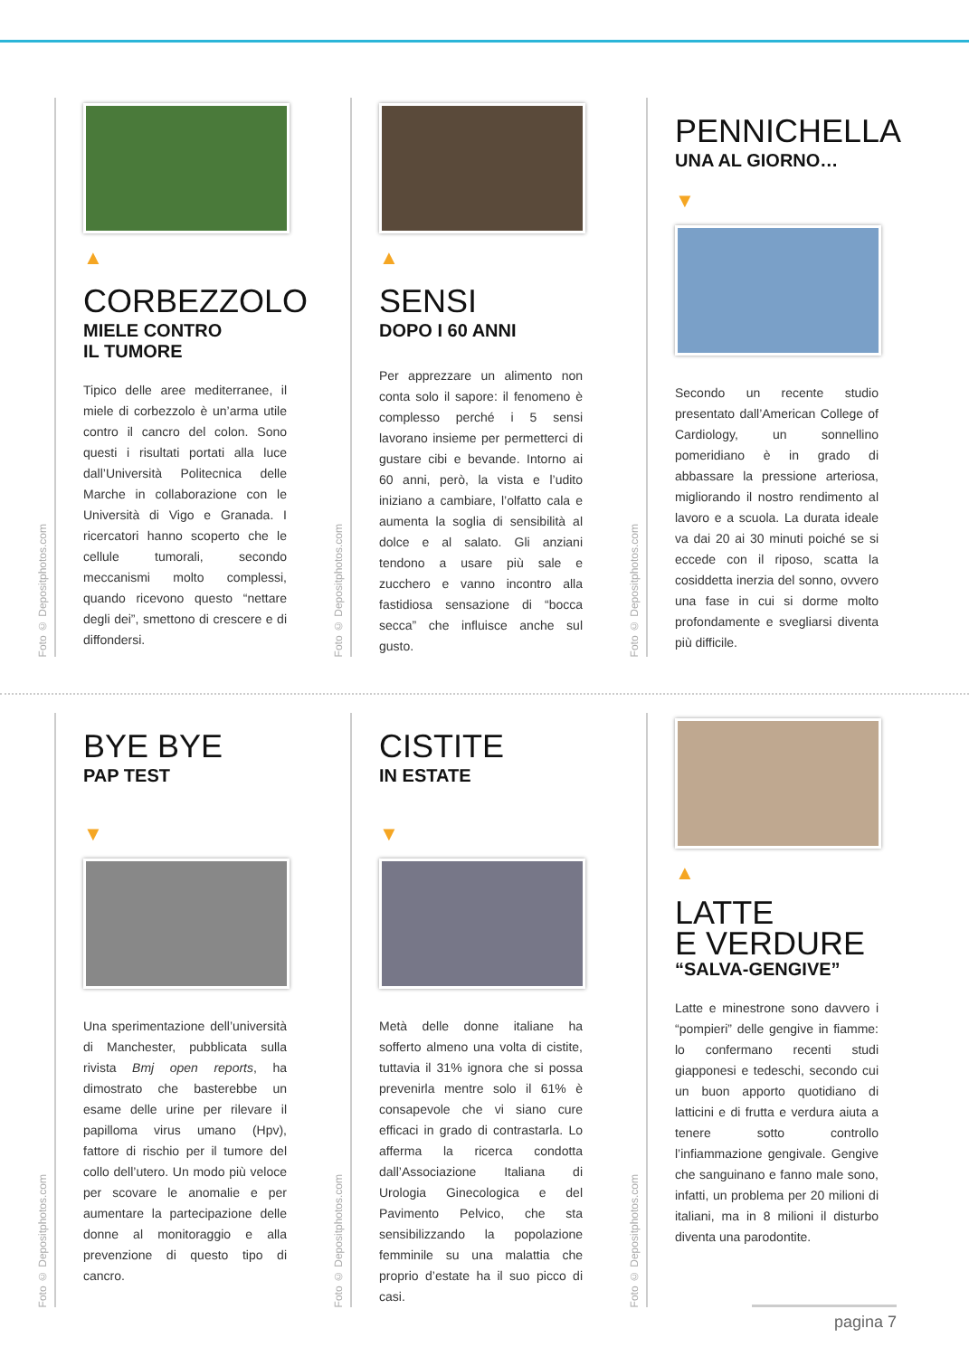▲
CORBEZZOLO
MIELE CONTRO
IL TUMORE
Tipico delle aree mediterranee, il miele di corbezzolo è un’arma utile contro il cancro del colon. Sono questi i risultati portati alla luce dall’Università Politecnica delle Marche in collaborazione con le Università di Vigo e Granada. I ricercatori hanno scoperto che le cellule tumorali, secondo meccanismi molto complessi, quando ricevono questo “nettare degli dei”, smettono di crescere e di diffondersi.
Foto © Depositphotos.com
▲
SENSI
DOPO I 60 ANNI
Per apprezzare un alimento non conta solo il sapore: il fenomeno è complesso perché i 5 sensi lavorano insieme per permetterci di gustare cibi e bevande. Intorno ai 60 anni, però, la vista e l’udito iniziano a cambiare, l’olfatto cala e aumenta la soglia di sensibilità al dolce e al salato. Gli anziani tendono a usare più sale e zucchero e vanno incontro alla fastidiosa sensazione di “bocca secca” che influisce anche sul gusto.
Foto © Depositphotos.com
PENNICHELLA
UNA AL GIORNO…
▼
Secondo un recente studio presentato dall’American College of Cardiology, un sonnellino pomeridiano è in grado di abbassare la pressione arteriosa, migliorando il nostro rendimento al lavoro e a scuola. La durata ideale va dai 20 ai 30 minuti poiché se si eccede con il riposo, scatta la cosiddetta inerzia del sonno, ovvero una fase in cui si dorme molto profondamente e svegliarsi diventa più difficile.
Foto © Depositphotos.com
BYE BYE
PAP TEST
▼
Una sperimentazione dell’università di Manchester, pubblicata sulla rivista Bmj open reports, ha dimostrato che basterebbe un esame delle urine per rilevare il papilloma virus umano (Hpv), fattore di rischio per il tumore del collo dell’utero. Un modo più veloce per scovare le anomalie e per aumentare la partecipazione delle donne al monitoraggio e alla prevenzione di questo tipo di cancro.
Foto © Depositphotos.com
CISTITE
IN ESTATE
▼
Metà delle donne italiane ha sofferto almeno una volta di cistite, tuttavia il 31% ignora che si possa prevenirla mentre solo il 61% è consapevole che vi siano cure efficaci in grado di contrastarla. Lo afferma la ricerca condotta dall’Associazione Italiana di Urologia Ginecologica e del Pavimento Pelvico, che sta sensibilizzando la popolazione femminile su una malattia che proprio d’estate ha il suo picco di casi.
Foto © Depositphotos.com
▲
LATTE
E VERDURE
“SALVA-GENGIVE”
Latte e minestrone sono davvero i “pompieri” delle gengive in fiamme: lo confermano recenti studi giapponesi e tedeschi, secondo cui un buon apporto quotidiano di latticini e di frutta e verdura aiuta a tenere sotto controllo l’infiammazione gengivale. Gengive che sanguinano e fanno male sono, infatti, un problema per 20 milioni di italiani, ma in 8 milioni il disturbo diventa una parodontite.
Foto © Depositphotos.com
pagina 7